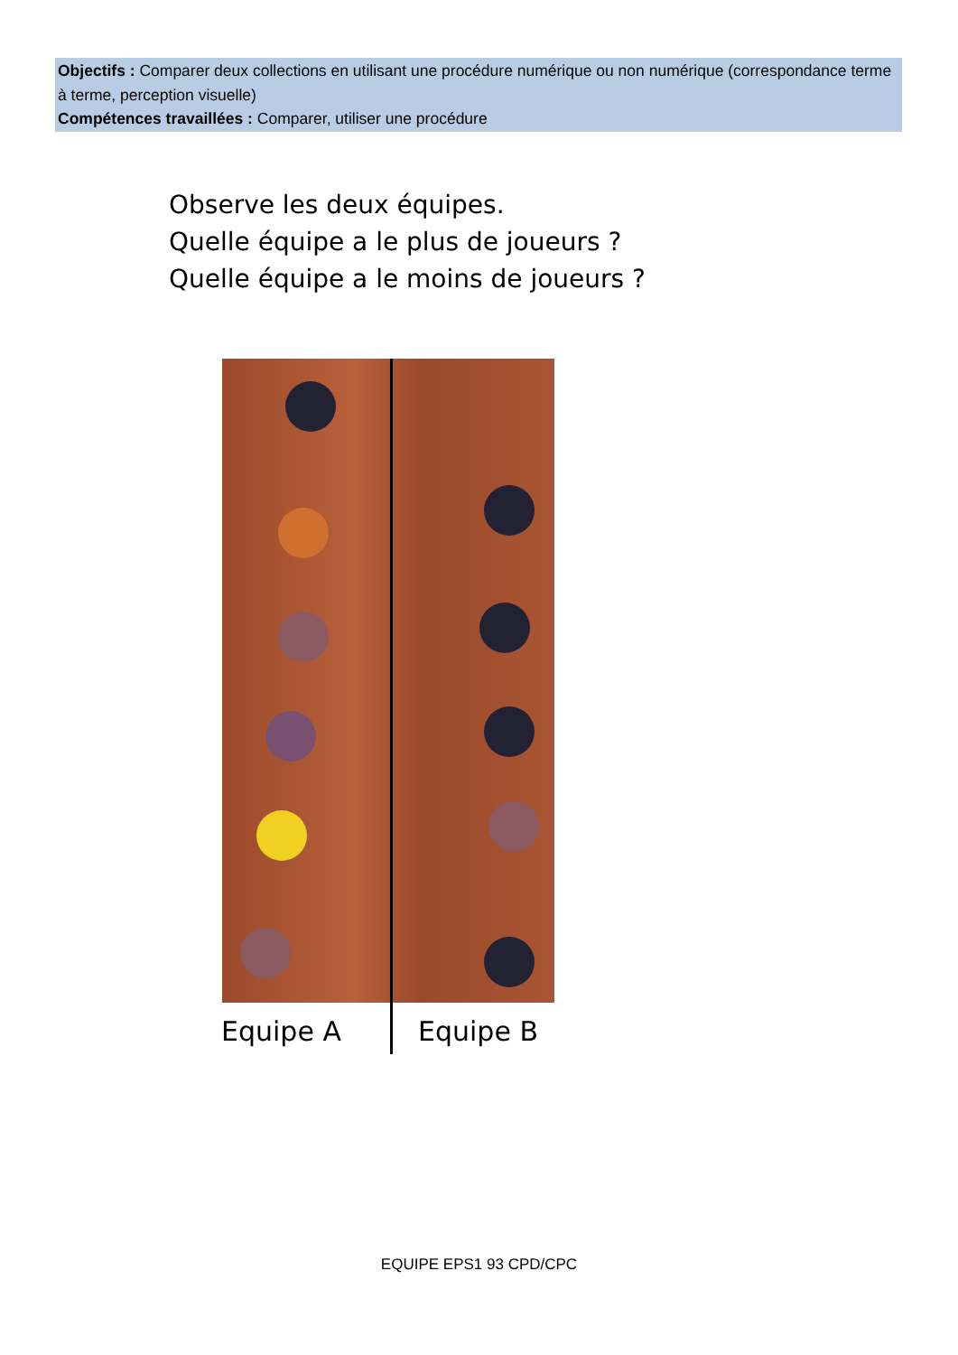Objectifs : Comparer deux collections en utilisant une procédure numérique ou non numérique (correspondance terme à terme, perception visuelle)
Compétences travaillées : Comparer, utiliser une procédure
Observe les deux équipes.
Quelle équipe a le plus de joueurs ?
Quelle équipe a le moins de joueurs ?
Equipe A Equipe B
EQUIPE EPS1 93 CPD/CPC